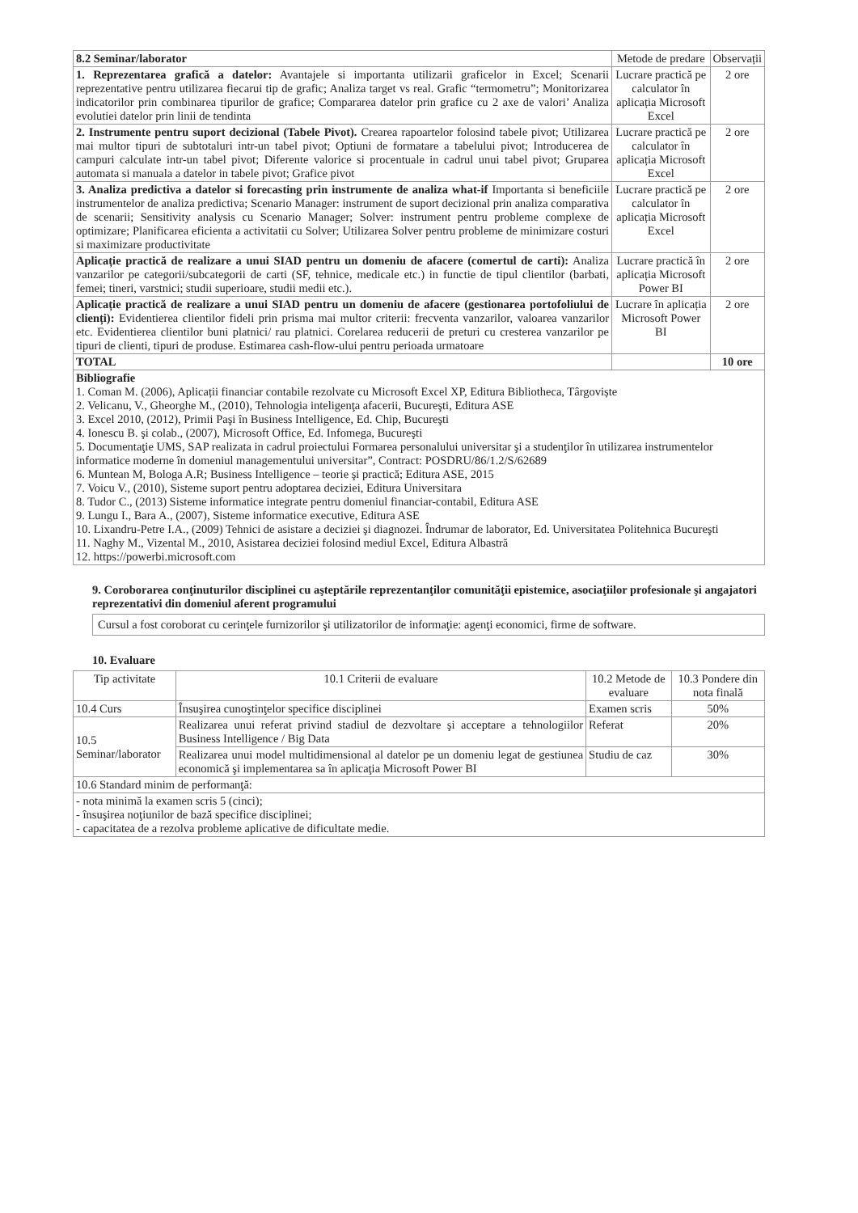| 8.2 Seminar/laborator | Metode de predare | Observații |
| 1. Reprezentarea grafică a datelor: Avantajele si importanta utilizarii graficelor in Excel; Scenarii reprezentative pentru utilizarea fiecarui tip de grafic; Analiza target vs real. Grafic “termometru”; Monitorizarea indicatorilor prin combinarea tipurilor de grafice; Compararea datelor prin grafice cu 2 axe de valori’ Analiza evolutiei datelor prin linii de tendinta | Lucrare practică pe calculator în aplicația Microsoft Excel | 2 ore |
| 2. Instrumente pentru suport decizional (Tabele Pivot). Crearea rapoartelor folosind tabele pivot; Utilizarea mai multor tipuri de subtotaluri intr-un tabel pivot; Optiuni de formatare a tabelului pivot; Introducerea de campuri calculate intr-un tabel pivot; Diferente valorice si procentuale in cadrul unui tabel pivot; Gruparea automata si manuala a datelor in tabele pivot; Grafice pivot | Lucrare practică pe calculator în aplicația Microsoft Excel | 2 ore |
| 3. Analiza predictiva a datelor si forecasting prin instrumente de analiza what-if Importanta si beneficiile instrumentelor de analiza predictiva; Scenario Manager: instrument de suport decizional prin analiza comparativa de scenarii; Sensitivity analysis cu Scenario Manager; Solver: instrument pentru probleme complexe de optimizare; Planificarea eficienta a activitatii cu Solver; Utilizarea Solver pentru probleme de minimizare costuri si maximizare productivitate | Lucrare practică pe calculator în aplicația Microsoft Excel | 2 ore |
| Aplicație practică de realizare a unui SIAD pentru un domeniu de afacere (comertul de carti): Analiza vanzarilor pe categorii/subcategorii de carti (SF, tehnice, medicale etc.) in functie de tipul clientilor (barbati, femei; tineri, varstnici; studii superioare, studii medii etc.). | Lucrare practică în aplicația Microsoft Power BI | 2 ore |
| Aplicație practică de realizare a unui SIAD pentru un domeniu de afacere (gestionarea portofoliului de clienți): Evidentierea clientilor fideli prin prisma mai multor criterii: frecventa vanzarilor, valoarea vanzarilor etc. Evidentierea clientilor buni platnici/ rau platnici. Corelarea reducerii de preturi cu cresterea vanzarilor pe tipuri de clienti, tipuri de produse. Estimarea cash-flow-ului pentru perioada urmatoare | Lucrare în aplicația Microsoft Power BI | 2 ore |
| TOTAL | | 10 ore |
| Bibliografie 1. Coman M. (2006), Aplicații financiar contabile rezolvate cu Microsoft Excel XP, Editura Bibliotheca, Târgoviște 2. Velicanu, V., Gheorghe M., (2010), Tehnologia inteligenţa afacerii, Bucureşti, Editura ASE 3. Excel 2010, (2012), Primii Paşi în Business Intelligence, Ed. Chip, Bucureşti 4. Ionescu B. şi colab., (2007), Microsoft Office, Ed. Infomega, Bucureşti 5. Documentaţie UMS, SAP realizata in cadrul proiectului Formarea personalului universitar şi a studenţilor în utilizarea instrumentelor informatice moderne în domeniul managementului universitar”, Contract: POSDRU/86/1.2/S/62689 6. Muntean M, Bologa A.R; Business Intelligence – teorie şi practică; Editura ASE, 2015 7. Voicu V., (2010), Sisteme suport pentru adoptarea deciziei, Editura Universitara 8. Tudor C., (2013) Sisteme informatice integrate pentru domeniul financiar-contabil, Editura ASE 9. Lungu I., Bara A., (2007), Sisteme informatice executive, Editura ASE 10. Lixandru-Petre I.A., (2009) Tehnici de asistare a deciziei şi diagnozei. Îndrumar de laborator, Ed. Universitatea Politehnica Bucureşti 11. Naghy M., Vizental M., 2010, Asistarea deciziei folosind mediul Excel, Editura Albastră 12. https://powerbi.microsoft.com | | |
9. Coroborarea conţinuturilor disciplinei cu aşteptările reprezentanţilor comunităţii epistemice, asociaţiilor profesionale şi angajatori reprezentativi din domeniul aferent programului
Cursul a fost coroborat cu cerinţele furnizorilor şi utilizatorilor de informaţie: agenţi economici, firme de software.
10. Evaluare
| Tip activitate | 10.1 Criterii de evaluare | 10.2 Metode de evaluare | 10.3 Pondere din nota finală |
| --- | --- | --- | --- |
| 10.4 Curs | Însuşirea cunoştinţelor specifice disciplinei | Examen scris | 50% |
| 10.5 Seminar/laborator | Realizarea unui referat privind stadiul de dezvoltare şi acceptare a tehnologiilor Business Intelligence / Big Data | Referat | 20% |
| | Realizarea unui model multidimensional al datelor pe un domeniu legat de gestiunea economică şi implementarea sa în aplicaţia Microsoft Power BI | Studiu de caz | 30% |
| 10.6 Standard minim de performanţă: | | | |
| - nota minimă la examen scris 5 (cinci); - însuşirea noţiunilor de bază specifice disciplinei; - capacitatea de a rezolva probleme aplicative de dificultate medie. | | | |